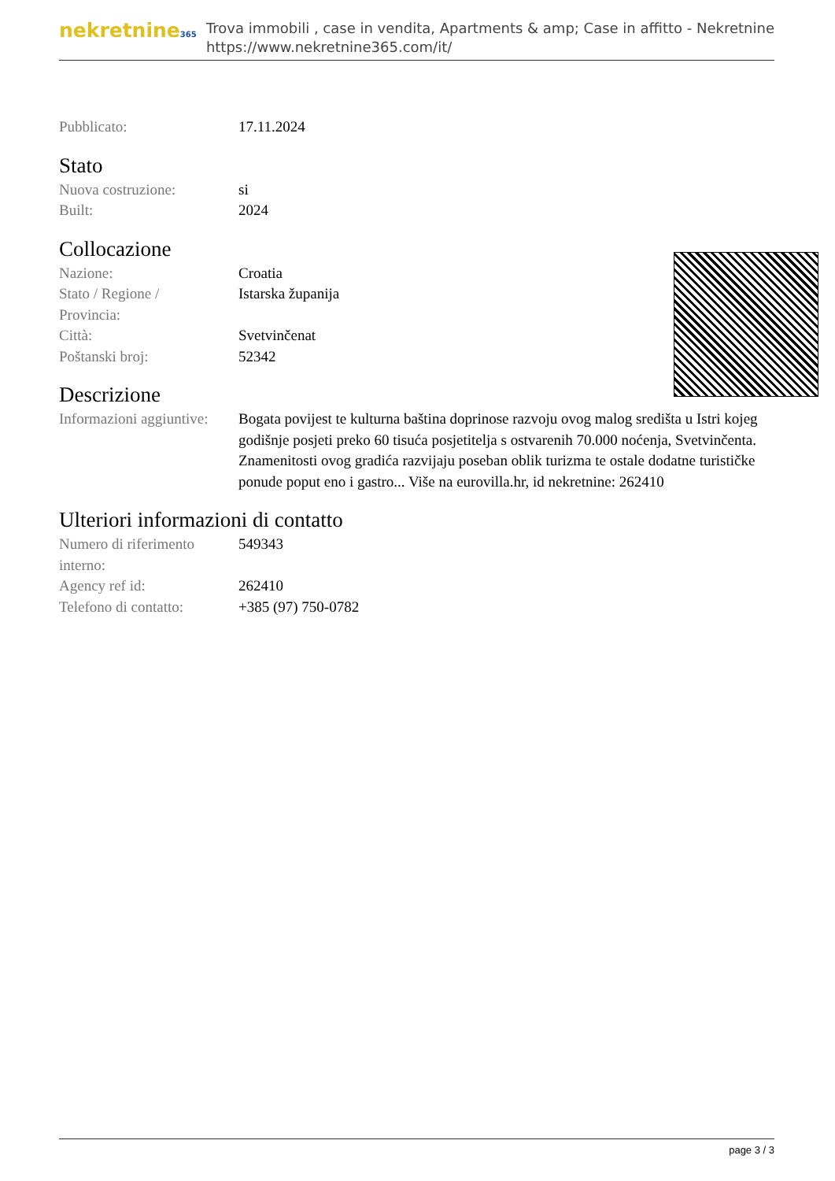nekretnine365
Trova immobili , case in vendita, Apartments & amp; Case in affitto - Nekretnine
https://www.nekretnine365.com/it/
| Pubblicato: | 17.11.2024 |
Stato
| Nuova costruzione: | si |
| Built: | 2024 |
Collocazione
| Nazione: | Croatia |
| Stato / Regione / Provincia: | Istarska županija |
| Città: | Svetvinčenat |
| Poštanski broj: | 52342 |
Descrizione
| Informazioni aggiuntive: | Bogata povijest te kulturna baština doprinose razvoju ovog malog središta u Istri kojeg godišnje posjeti preko 60 tisuća posjetitelja s ostvarenih 70.000 noćenja, Svetvinčenta. Znamenitosti ovog gradića razvijaju poseban oblik turizma te ostale dodatne turističke ponude poput eno i gastro... Više na eurovilla.hr, id nekretnine: 262410 |
Ulteriori informazioni di contatto
| Numero di riferimento interno: | 549343 |
| Agency ref id: | 262410 |
| Telefono di contatto: | +385 (97) 750-0782 |
page 3 / 3